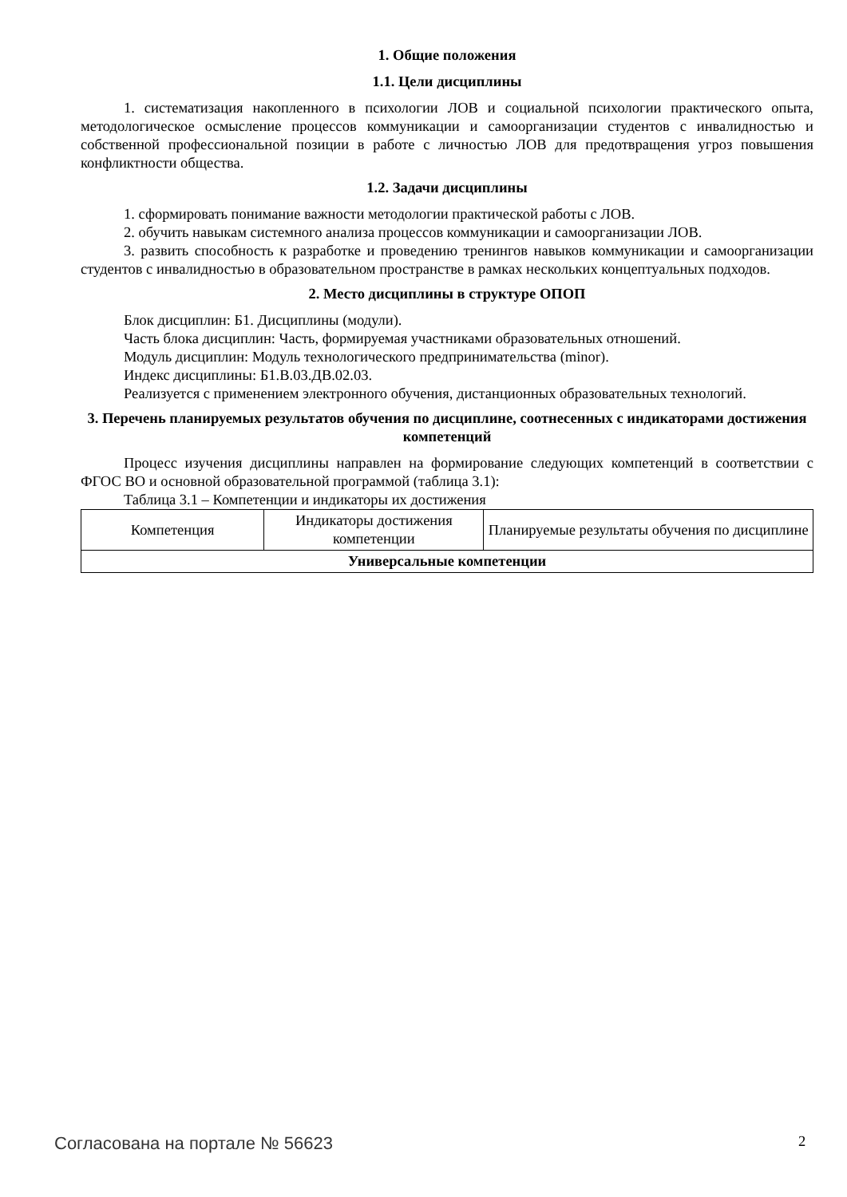1. Общие положения
1.1. Цели дисциплины
1. систематизация накопленного в психологии ЛОВ и социальной психологии практического опыта, методологическое осмысление процессов коммуникации и самоорганизации студентов с инвалидностью и собственной профессиональной позиции в работе с личностью ЛОВ для предотвращения угроз повышения конфликтности общества.
1.2. Задачи дисциплины
1. сформировать понимание важности методологии практической работы с ЛОВ.
2. обучить навыкам системного анализа процессов коммуникации и самоорганизации ЛОВ.
3. развить способность к разработке и проведению тренингов навыков коммуникации и самоорганизации студентов с инвалидностью в образовательном пространстве в рамках нескольких концептуальных подходов.
2. Место дисциплины в структуре ОПОП
Блок дисциплин: Б1. Дисциплины (модули).
Часть блока дисциплин: Часть, формируемая участниками образовательных отношений.
Модуль дисциплин: Модуль технологического предпринимательства (minor).
Индекс дисциплины: Б1.В.03.ДВ.02.03.
Реализуется с применением электронного обучения, дистанционных образовательных технологий.
3. Перечень планируемых результатов обучения по дисциплине, соотнесенных с индикаторами достижения компетенций
Процесс изучения дисциплины направлен на формирование следующих компетенций в соответствии с ФГОС ВО и основной образовательной программой (таблица 3.1):
Таблица 3.1 – Компетенции и индикаторы их достижения
| Компетенция | Индикаторы достижения компетенции | Планируемые результаты обучения по дисциплине |
| --- | --- | --- |
| Универсальные компетенции | | |
Согласована на портале № 56623 2